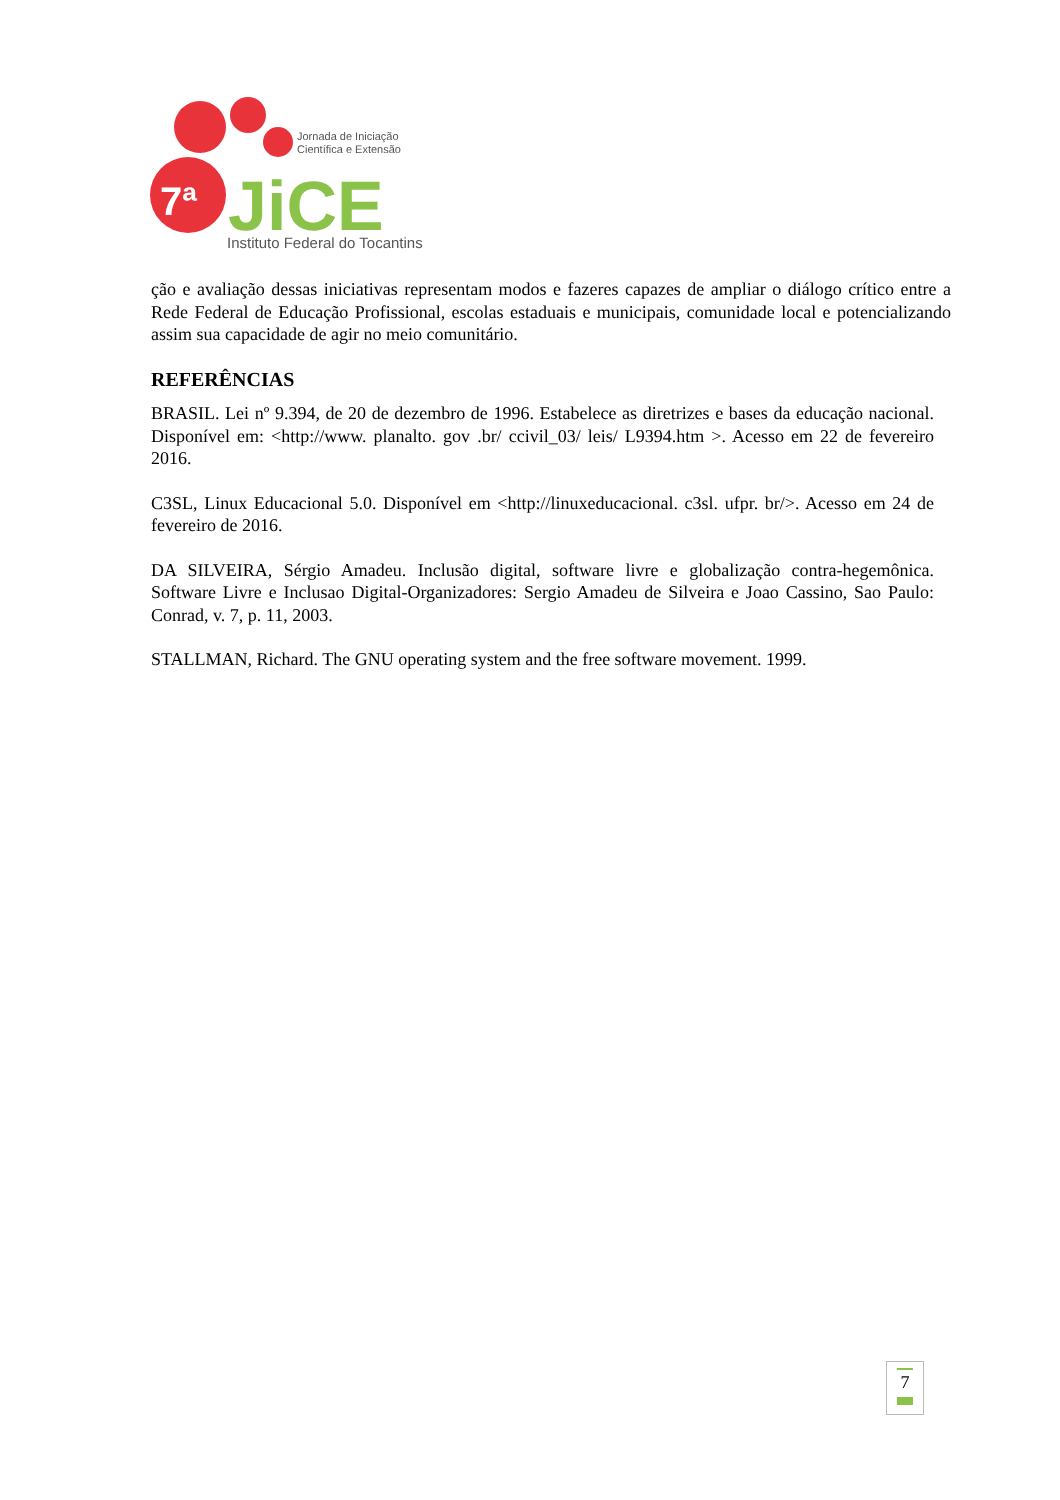Jornada de Iniciação
Científica e Extensão
JiCE
Instituto Federal do Tocantins
7ª
ção e avaliação dessas iniciativas representam modos e fazeres capazes de ampliar o diálogo crítico entre a Rede Federal de Educação Profissional, escolas estaduais e municipais, comunidade local e potencializando assim sua capacidade de agir no meio comunitário.
REFERÊNCIAS
BRASIL. Lei nº 9.394, de 20 de dezembro de 1996. Estabelece as diretrizes e bases da educação nacional. Disponível em: <http://www. planalto. gov .br/ ccivil_03/ leis/ L9394.htm >. Acesso em 22 de fevereiro 2016.
C3SL, Linux Educacional 5.0. Disponível em <http://linuxeducacional. c3sl. ufpr. br/>. Acesso em 24 de fevereiro de 2016.
DA SILVEIRA, Sérgio Amadeu. Inclusão digital, software livre e globalização contra-hegemônica. Software Livre e Inclusao Digital-Organizadores: Sergio Amadeu de Silveira e Joao Cassino, Sao Paulo: Conrad, v. 7, p. 11, 2003.
STALLMAN, Richard. The GNU operating system and the free software movement. 1999.
7